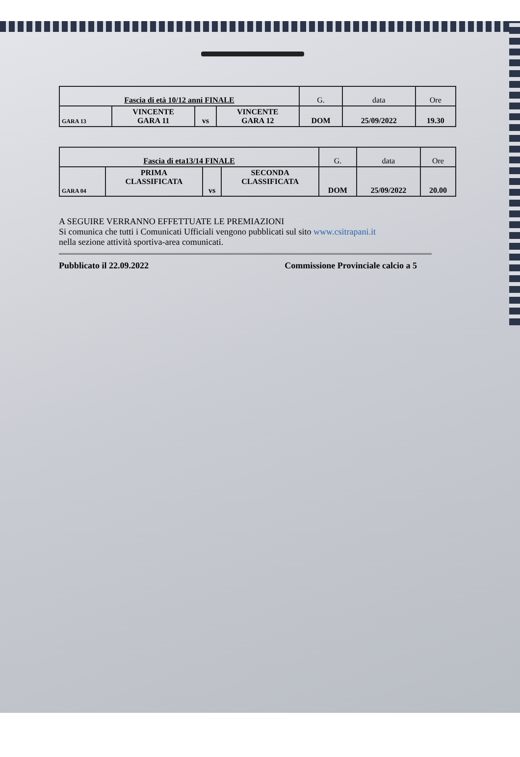| Fascia di età 10/12 anni FINALE | | | | G. | data | Ore |
| GARA 13 | VINCENTE GARA 11 | vs | VINCENTE GARA 12 | DOM | 25/09/2022 | 19.30 |
| Fascia di eta13/14 FINALE | | | | G. | data | Ore |
| GARA 04 | PRIMA CLASSIFICATA | vs | SECONDA CLASSIFICATA | DOM | 25/09/2022 | 20.00 |
A SEGUIRE VERRANNO EFFETTUATE LE PREMIAZIONI
Si comunica che tutti i Comunicati Ufficiali vengono pubblicati sul sito www.csitrapani.it
nella sezione attività sportiva-area comunicati.
Pubblicato il 22.09.2022 Commissione Provinciale calcio a 5